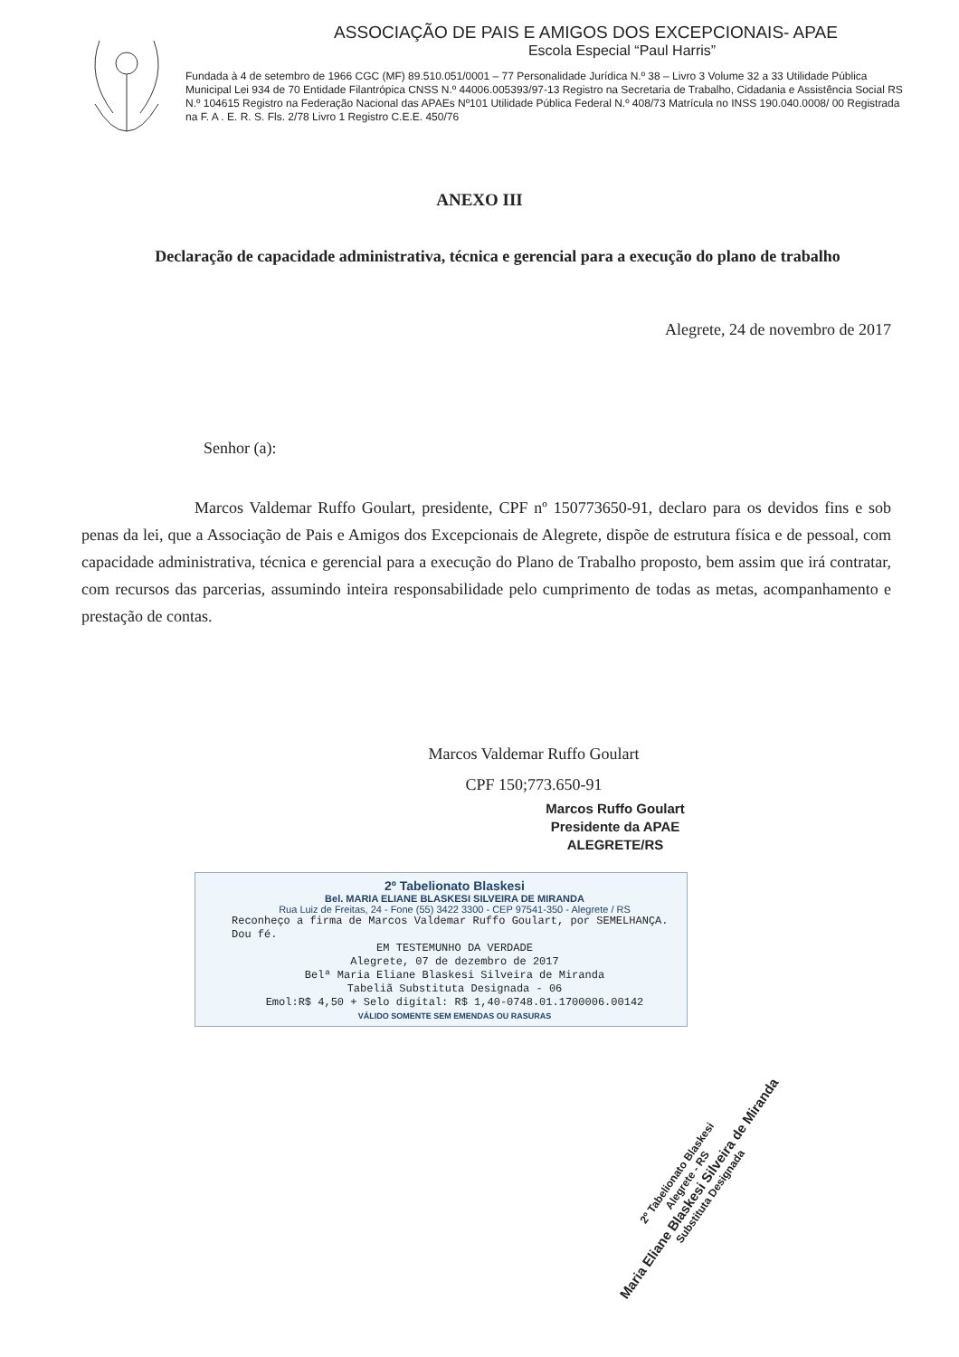ASSOCIAÇÃO DE PAIS E AMIGOS DOS EXCEPCIONAIS- APAE
Escola Especial “Paul Harris”
Fundada à 4 de setembro de 1966 CGC (MF) 89.510.051/0001 – 77 Personalidade Jurídica N.º 38 – Livro 3 Volume 32 a 33 Utilidade Pública Municipal Lei 934 de 70 Entidade Filantrópica CNSS N.º 44006.005393/97-13 Registro na Secretaria de Trabalho, Cidadania e Assistência Social RS N.º 104615 Registro na Federação Nacional das APAEs Nº101 Utilidade Pública Federal N.º 408/73 Matrícula no INSS 190.040.0008/ 00 Registrada na F. A . E. R. S. Fls. 2/78 Livro 1 Registro C.E.E. 450/76
ANEXO III
Declaração de capacidade administrativa, técnica e gerencial para a execução do plano de trabalho
Alegrete, 24 de novembro de 2017
Senhor (a):
Marcos Valdemar Ruffo Goulart, presidente, CPF nº 150773650-91, declaro para os devidos fins e sob penas da lei, que a Associação de Pais e Amigos dos Excepcionais de Alegrete, dispõe de estrutura física e de pessoal, com capacidade administrativa, técnica e gerencial para a execução do Plano de Trabalho proposto, bem assim que irá contratar, com recursos das parcerias, assumindo inteira responsabilidade pelo cumprimento de todas as metas, acompanhamento e prestação de contas.
Marcos Valdemar Ruffo Goulart
CPF 150;773.650-91
Marcos Ruffo Goulart
Presidente da APAE
ALEGRETE/RS
2º Tabelionato Blaskesi
Bel. MARIA ELIANE BLASKESI SILVEIRA DE MIRANDA
Rua Luiz de Freitas, 24 - Fone (55) 3422 3300 - CEP 97541-350 - Alegrete / RS
Reconheço a firma de Marcos Valdemar Ruffo Goulart, por SEMELHANÇA.
Dou fé.
EM TESTEMUNHO DA VERDADE
Alegrete, 07 de dezembro de 2017
Belª Maria Eliane Blaskesi Silveira de Miranda
Tabeliã Substituta Designada - 06
Emol:R$ 4,50 + Selo digital: R$ 1,40-0748.01.1700006.00142
VÁLIDO SOMENTE SEM EMENDAS OU RASURAS
2º Tabelionato Blaskesi
Alegrete - RS
Maria Eliane Blaskesi Silveira de Miranda
Substituta Designada